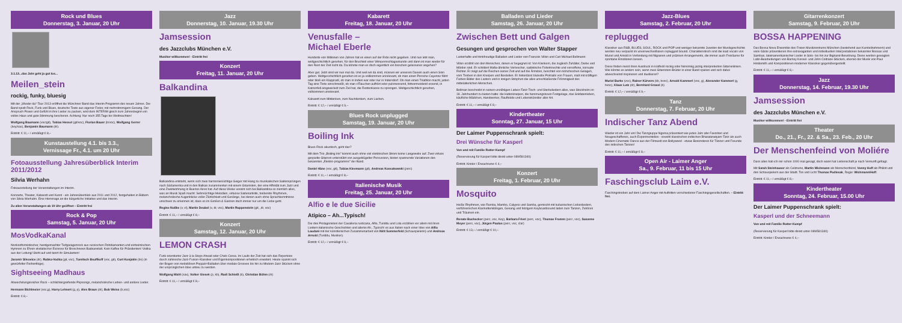Rock und Blues
Donnerstag, 3. Januar, 20 Uhr
3.1.13...das Jahr geht ja gut los...
Meilen_stein
rockig, funky, bluesig
Mit der „Wieder da"-Tour 2013 eröffnet die Münchner Band das Interim Programm des neuen Jahres. Die Band spielt Rock, Funk und Blues, deutsche Texte aus eigener Feder, mit mehrstimmigem Gesang. Der Anspruch Power und Gefühl in ihre Lieder zu packen, wird dem INTERIM gleich zum Jahresbeginn ein volles Haus und gute Stimmung bescheren. Achtung: Nur noch 355 Tage bis Weihnachten!
Wolfgang Baumann (voc/git), Tobias Hessel (git/voc), Florian Bauer (b/voc), Wolfgang Gerrer (key/sax), Benjamin Baumann (dr).
Eintritt: € 11,– / ermäßigt € 8,–
Kunstaustellung 4.1. bis 3.3.,
Vernissage Fr., 4.1. um 20 Uhr
Fotoausstellung Jahresüberblick Interim 2011/2012
Silvia Werhahn
Fotoausstellung der Veranstaltungen im Interim.
Konzerte, Theater, Kabarett und Kunst - ein Jahresüberblick aus 2011 und 2012, festgehalten in Bildern von Silvia Werhahn. Eine Hommage an die bürgerliche Initiative und das Interim.
Zu allen Veranstaltungen ab 19 Uhr geöffnet – Eintritt frei
Rock & Pop
Samstag, 5. Januar, 20 Uhr
MosVodkaKanal
Nonkonformistischer, handgemachter Tiefgaragenrock aus russischen Rohdiamanten und einheimischen Hymnen zu Ehren ekstatischer Exzesse für Breschnews Badeanstalt. Kein Kaffee für Präsidenten! Vodka aus der Leitung! Steht auf und tanzt ihr Simulanten!
Jaromir Slivovice (dr), Robka-Vodka (git, voc), Tomitsch Bsuffkoff (voc, git), Curt Konjakin (bs) (in gewürfelter Reihenfolge).
Sightseeing Madhaus
Abwechslungsreicher Rock – schlichtergreifende Popsongs, melancholische Liebes- und andere Lieder.
Hermann Bichlmeier (voc,g), Harry Lehnert (g, p), Alex Braun (dr), Bob Weiss (b,voc)
Eintritt: € 8,–
Jazz
Donnerstag, 10. Januar, 19.30 Uhr
Jamsession
des Jazzclubs München e.V.
Musiker willkommen! - Eintritt frei
Konzert
Freitag, 11. Januar, 20 Uhr
Balkandina
Balkandina entsteht, wenn sich zwei harmoniesüchtige Geiger mit Hang zu musikalischen Saitensprüngen nach Südamerika und in den Balkan zusammentun mit einem Gitarristen, der eine Affinität zum Jazz und eine Zweitwohnung in Buenos Aires hat. Auf diese Weise vereint sich bei Balkandina so ziemlich alles, was an Musik Spaß macht: Sehnsüchtige Melodien, virtuose Saitenartistik, treibende Rhythmen, melancholische Augenblicke voller Zärtlichkeit und Gesänge, bei denen auch ohne Sprachkenntnisse unschwer zu erkennen ist, dass es im Großen & Ganzen doch immer nur um die Liebe geht.
Regine Noßke (v, vl), Martin Deubel (v, dr, voc), Martin Ruppenstein (git, ,dr, voc)
Eintritt: € 11,– / ermäßigt € 8,–
Konzert
Samstag, 12. Januar, 20 Uhr
LEMON CRASH
Funk-orientierter Jazz à la Steps Ahead oder Chick Corea. Im Laufe der Zeit hat sich das Repertoire durch zahlreiche Jazz-Fusion-Klassiker und Eigenkompositionen erheblich erweitert. Heute spannt sich der Bogen von melodiösen Popjazz-Balladen über modale Grooves bis hin zu Modern-Jazz Stücken ohne der ursprünglichen Idee untreu zu werden.
Wolfgang Wahl (sax), Volker Giesek (p, kb), Rudi Schießl (b), Christian Böhm (dr)
Eintritt: € 11,– / ermäßigt € 8,–
Kabarett
Freitag, 18. Januar, 20 Uhr
Venusfalle –
Michael Eberle
Hunderte von Millionen von Jahren hat es einen auf der Erde nicht gegeben. Und nun lebt man, weltgeschichtlich gesehen, für den Bruchteil einer Wimpernschlagsekunde und dann ist man wieder für den Rest der Zeit nicht da. Da könnte man es doch eigentlich ein bisschen gelassener angehen?
Aber gut. Jetzt sind wir nun mal da. Und weil wir da sind, müssen wir unserem Dasein auch einen Sinn geben. Weltgeschichtlich gesehen ist es ja vollkommen unrelevant, ob man einen Porsche Cayenne fährt oder bloß ein Klappradl, ob man in Indien war oder nur in Indersdorf. Ob man einen Triathlon macht, jeden Tag eine Torte einschmeißt, ob man s'Rauchen aufhört oder pulsmessend, fettvermeidend essend, in Katzenfell eingewickelt zum Ziel hat, die Rentenkasse zu sprengen. Weltgeschichtlich gesehen, vollkommen unrelevant.
Kabarett zum Mitdenken, zum Nachdenken, zum Lachen.
Eintritt: € 12,– / ermäßigt € 9,–
Blues Rock unplugged
Samstag, 19. Januar, 20 Uhr
Boiling Ink
Blues-Rock akustisch, geht das?
Mit dem Trio „Boiling Ink" kommt auch ohne viel elektrischen Strom keine Langeweile auf. Zwei virtuos gespielte Gitarren unterstützt von ausgeklügelter Percussion, bieten spannende Variationen des bekannten „Elektro-programms" der Band.
Daniel Häne (voc, git), Tobias Kleemann (git), Andreas Kossakowski (perc)
Eintritt: € 11,– / ermäßigt € 8,–
Italienische Musik
Freitag, 25. Januar, 20 Uhr
Alfio e le due Sicilie
Atipico – Ah...Typisch!
Die drei Protagonisten der Cavalleria rusticana, Alfio, Turiddu und Lola erzählen vor allem mit ihren Liedern italienische Geschichten und allerlei Ah...Typisch! es aus Italien nach einer Idee von Alfio Laudani mit der künstlerischen Zusammenarbeit von Nirit Sommerfeld (Schauspielerin) und Andreas Arnold (Turiddu, Musiker).
Eintritt: € 12,– / ermäßigt € 9,–
Balladen und Lieder
Samstag, 26. Januar, 20 Uhr
Zwischen Bett und Galgen
Gesungen und gesprochen von Walter Stapper
Lasterhafte und trinkfreudige Balladen und Lieder von Francois Villon und Carl Michael Bellmann:
Villon erzählt von den Menschen, denen er begegnet ist: Von Klerikern, die zugleich Zuhälter, Diebe und Mörder sind. Er schildert Mafia-ähnliche Verbrecher, sadistische Folterknechte und versoffene, korrupte Richter. Er zeigt auf die Reichen seiner Zeit und auf die Ärmsten, berichtet von mönchischen Gelagen, vom Treiben in den Kneipen und Bordellen. Er hinterlässt blutvolle Portraits von Frauen, malt mit kräftigen Farben Bilder des Lasters und in innigen Strophen die alles umschließende Frömmigkeit des mittelalterlichen Menschen.
Bellman beschreibt in seinen unzähligen Liebes-Tanz-Tisch- und Sterbeliedern alles, was Stockholm im 18. Jahrhundert zu bieten hatte: die Hafenkneipen, die hemmungslosen Festgelage, das Soldatenleben, käufliche Mädchen, Handwerker, Raufbolde und Lebenskünstler aller Art.
Eintritt: € 11,– / ermäßigt € 8,–
Kindertheater
Sonntag, 27. Januar, 15 Uhr
Der Laimer Puppenschrank spielt:
Drei Wünsche für Kasperl
Von und mit Familie Rotter-Kumpf
(Reservierung für Kasperl bitte direkt unter 089/581340)
Eintritt: Kinder / Erwachsene € 4,–
Konzert
Freitag, 1. Februar, 20 Uhr
Mosquito
Heiße Rhythmen, wie Rumba, Mambo, Calypso und Samba, gemischt mit kubanischen Liebesliedern, verführerischen Klarinettenklängen, Gesang und fetzigem Keyboardsound laden zum Tanzen, Zuhören und Träumen ein.
Renate Buchecker (perc, voc, Key), Barbara Fried (perc, voc), Thomas Fromm (perc, voc), Susanne Meyer (perc, voc), Jürgen Paulus (perc, voc, clar)
Eintritt: € 13,– / ermäßigt € 10,–
Jazz-Blues
Samstag, 2. Februar, 20 Uhr
replugged
Klassiker aus R&B, BLUES, SOUL, ROCK und POP und weniger bekannte Juwelen der Musikgeschichte werden neu verpackt im unverwechselbaren replugged Sound. Charakteristisch sind die lead vocals von Muriel und Arnold in Verbindung mit filigranen und präzisen Arrangements, die immer auch Freiräume für spontane Emotionen lassen.
Diese finden meist ihren Ausdruck in kraftvoll rockig oder feinsinnig jazzig interpretierten Gitarrenlinien. Wie könnte es anders sein, wenn zwei Gitarristen-Brüder in einer Band spielen und sich dabei abwechselnd inspirieren und duellieren?
Muriel Burke (voc), Rainer Kürvers (kb, bvoc), Arnold Kammerl (voc, g), Alexander Kammerl (g, bvoc), Klaus Lutz (dr), Bernhard Grassl (b)
Eintritt: € 12,– / ermäßigt € 9,–
Tanz
Donnerstag, 7. Februar, 20 Uhr
Indischer Tanz Abend
Wieder ist ein Jahr um! Die Tanzgruppe Ngoma präsentiert wie jedes Jahr alte Favoriten und Neugeschaffenes, auch Experimentelles - sowohl klassischen indischen Bharatanatyam-Tanz als auch Modern Cinematic Dance aus der Filmwelt von Bollywood - etwas Besonderes für Tänzer und Freunde des indischen Tanzes!
Eintritt: € 11,– / ermäßigt € 8,–
Open Air - Laimer Anger
Sa., 9. Februar, 11 bis 15 Uhr
Faschingsclub Laim e.V.
Faschingstreiben auf dem Laimer Anger mit Auftritten verschiedener Faschingsgesellschaften. – Eintritt frei.
Gitarrenkonzert
Samstag, 9. Februar, 20 Uhr
BOSSA HAPPENING
Das Bossa Nova Ensemble des Freien Musikzentrums München (bestehend aus Kursteilnehmern) und viele Gäste präsentieren ihre extravaganten und individuellen Interpretationen bekannter Bossas und Sambas, lateinamerikanischer Lieder in Solo- bis hin zur Bigband-Besetzung. Diese werden gewagten Latin-Bearbeitungen von Barney Kessel- und John Coltrane-Stücken, ebenso der Musik von Paul Hindemith und Kompositionen moderner Klassiker gegenübergestellt.
Eintritt: € 11,– / ermäßigt € 8,–
Jazz
Donnerstag, 14. Februar, 19.30 Uhr
Jamsession
des Jazzclubs München e.V.
Musiker willkommen! - Eintritt frei
Theater
Do., 21., Fr., 22. & Sa., 23. Feb., 20 Uhr
Der Menschenfeind von Moliére
Dass alles hab ich mir schon 1000 mal gesagt, doch wann hat Leidenschaft je nach Vernunft gefragt.
Mit Sarah Steinhauser als Celimene, Martin Wichmann als Menschenfeind, Vonny Hoff als Philint und den Schauspielern aus der Stadt. Ton und Licht Thomas Podlesak, Regie: Wichmann/Hoff.
Eintritt: € 11,– / ermäßigt € 8,–
Kindertheater
Sonntag, 24. Februar, 15.00 Uhr
Der Laimer Puppenschrank spielt:
Kasperl und der Schneemann
Von und mit Familie Rotter-Kumpf
(Reservierung für Kasperl bitte direkt unter 089/581340)
Eintritt: Kinder / Erwachsene € 4,–